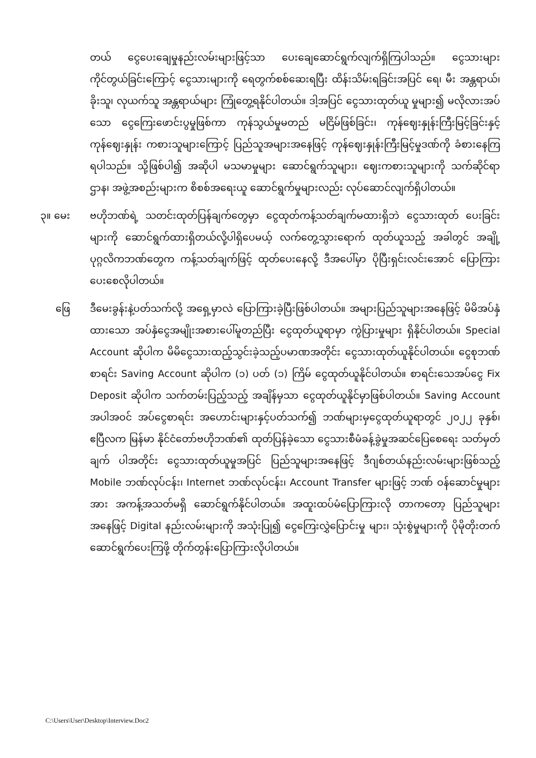တယ် ငွေပေးချေမှုနည်းလမ်းများဖြင့်သာ ပေးချေဆောင်ရွက်လျက်ရှိကြပါသည်။ ငွေသားများ ကိုင်တွယ်ခြင်းကြောင့် ငွေသားများကို ရေတွက်စစ်ဆေးရပြီး ထိန်းသိမ်းရခြင်းအပြင် ရေ၊ မီး အန္တရာယ်၊ ခိုးသူ၊ လုယက်သူ အန္တရာယ်များ ကြုံတွေ့ရနိုင်ပါတယ်။ ဒါ့အပြင် ငွေသားထုတ်ယူ မှုများ၍ မလိုလားအပ်သော ငွေကြေးဖောင်းပွမှုဖြစ်ကာ ကုန်သွယ်မှုမတည် မငြိမ်ဖြစ်ခြင်း၊ ကုန်ဈေးနှုန်းကြီးမြင့်ခြင်းနှင့် ကုန်ဈေးနှုန်း ကစားသူများကြောင့် ပြည်သူအများအနေဖြင့် ကုန်ဈေးနှုန်းကြီးမြင့်မှုဒဏ်ကို ခံစားနေကြရပါသည်။ သို့ဖြစ်ပါ၍ အဆိုပါ မသမာမှုများ ဆောင်ရွက်သူများ၊ ဈေးကစားသူများကို သက်ဆိုင်ရာဌာန၊ အဖွဲ့အစည်းများက စိစစ်အရေးယူ ဆောင်ရွက်မှုများလည်း လုပ်ဆောင်လျက်ရှိပါတယ်။
၃။ မေး ဗဟိုဘဏ်ရဲ့ သတင်းထုတ်ပြန်ချက်တွေမှာ ငွေထုတ်ကန့်သတ်ချက်မထားရှိဘဲ ငွေသားထုတ် ပေးခြင်းများကို ဆောင်ရွက်ထားရှိတယ်လို့ပါရှိပေမယ့် လက်တွေ့သွားရောက် ထုတ်ယူသည့် အခါတွင် အချို့ပုဂ္ဂလိကဘဏ်တွေက ကန့်သတ်ချက်ဖြင့် ထုတ်ပေးနေလို့ ဒီအပေါ်မှာ ပိုပြီးရှင်းလင်းအောင် ပြောကြားပေးစေလိုပါတယ်။
ဖြေ ဒီမေးခွန်းနဲ့ပတ်သက်လို့ အရှေ့မှာလဲ ပြောကြားခဲ့ပြီးဖြစ်ပါတယ်။ အများပြည်သူများအနေဖြင့် မိမိအပ်နှံထားသော အပ်နှံငွေအမျိုးအစားပေါ်မူတည်ပြီး ငွေထုတ်ယူရာမှာ ကွဲပြားမှုများ ရှိနိုင်ပါတယ်။ Special Account ဆိုပါက မိမိငွေသားထည့်သွင်းခဲ့သည့်ပမာဏအတိုင်း ငွေသားထုတ်ယူနိုင်ပါတယ်။ ငွေစုဘဏ်စာရင်း Saving Account ဆိုပါက (၁) ပတ် (၁) ကြိမ် ငွေထုတ်ယူနိုင်ပါတယ်။ စာရင်းသေအပ်ငွေ Fix Deposit ဆိုပါက သက်တမ်းပြည့်သည့် အချိန်မှသာ ငွေထုတ်ယူနိုင်မှာဖြစ်ပါတယ်။ Saving Account အပါအဝင် အပ်ငွေစာရင်း အဟောင်းများနှင့်ပတ်သက်၍ ဘဏ်များမှငွေထုတ်ယူရာတွင် ၂၀၂၂ ခုနှစ်၊ ဧပြီလက မြန်မာ နိုင်ငံတော်ဗဟိုဘဏ်၏ ထုတ်ပြန်ခဲ့သော ငွေသားစီမံခန့်ခွဲမှုအဆင်ပြေစေရေး သတ်မှတ်ချက် ပါအတိုင်း ငွေသားထုတ်ယူမှုအပြင် ပြည်သူများအနေဖြင့် ဒီဂျစ်တယ်နည်းလမ်းများဖြစ်သည့် Mobile ဘဏ်လုပ်ငန်း၊ Internet ဘဏ်လုပ်ငန်း၊ Account Transfer များဖြင့် ဘဏ် ဝန်ဆောင်မှုများအား အကန့်အသတ်မရှိ ဆောင်ရွက်နိုင်ပါတယ်။ အထူးထပ်မံပြောကြားလို တာကတော့ ပြည်သူများအနေဖြင့် Digital နည်းလမ်းများကို အသုံးပြု၍ ငွေကြေးလွှဲပြောင်းမှု များ၊ သုံးစွဲမှုများကို ပိုမိုတိုးတက်ဆောင်ရွက်ပေးကြဖို့ တိုက်တွန်းပြောကြားလိုပါတယ်။
C:\Users\User\Desktop\Interview.Doc2